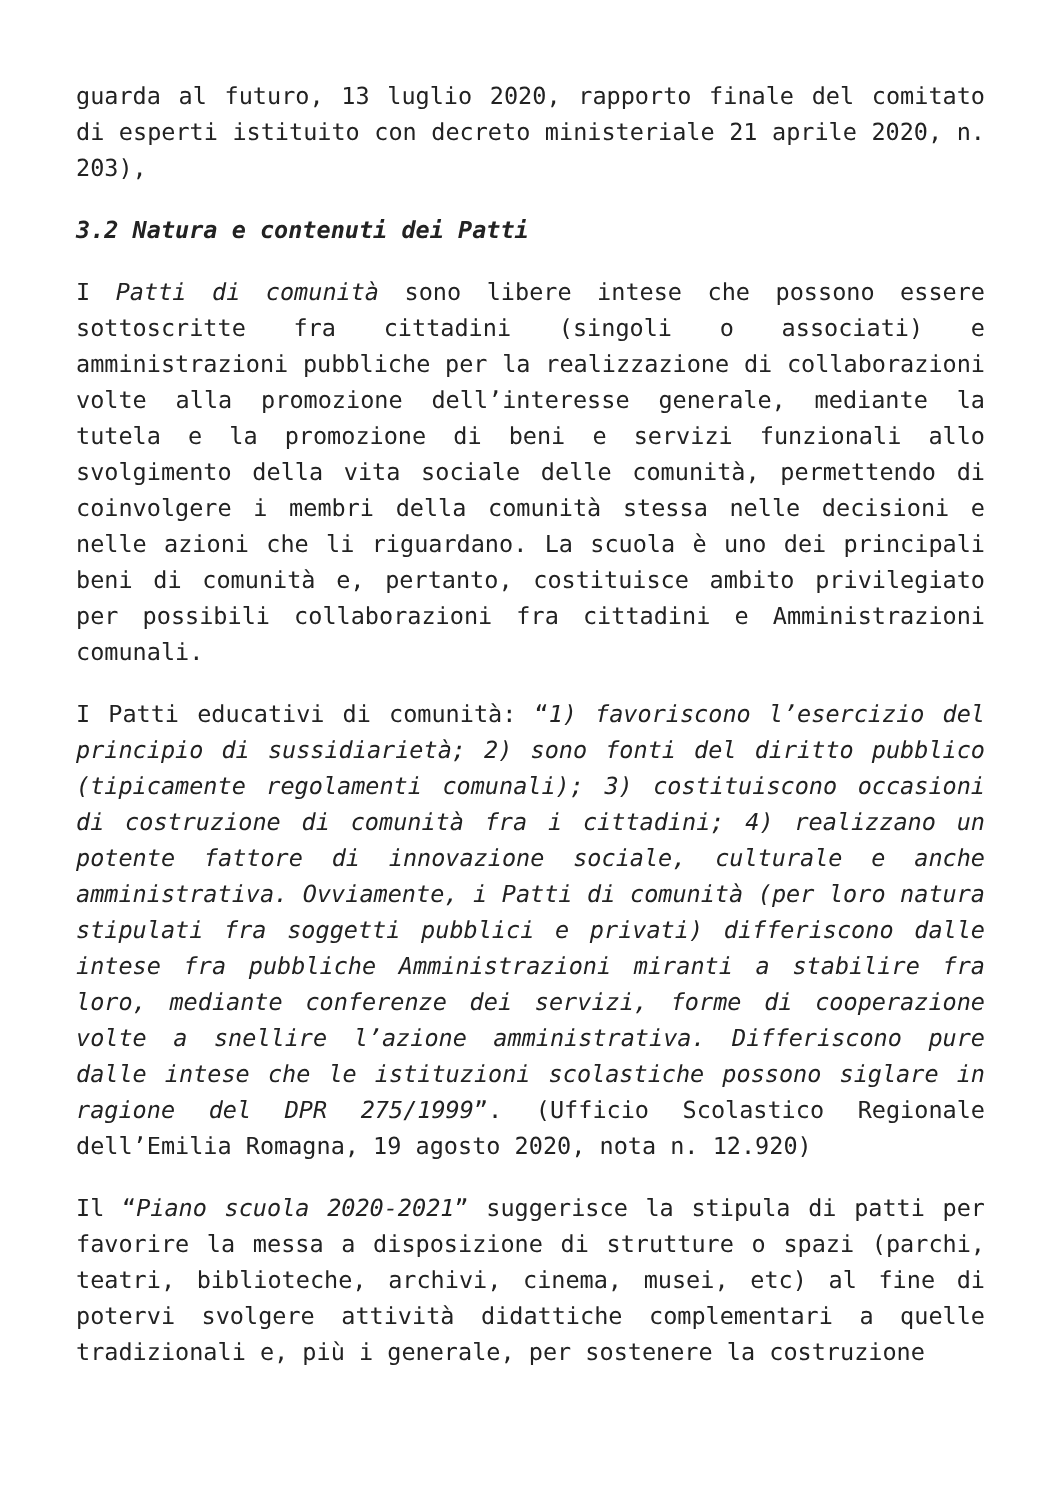guarda al futuro, 13 luglio 2020, rapporto finale del comitato di esperti istituito con decreto ministeriale 21 aprile 2020, n. 203),
3.2 Natura e contenuti dei Patti
I Patti di comunità sono libere intese che possono essere sottoscritte fra cittadini (singoli o associati) e amministrazioni pubbliche per la realizzazione di collaborazioni volte alla promozione dell’interesse generale, mediante la tutela e la promozione di beni e servizi funzionali allo svolgimento della vita sociale delle comunità, permettendo di coinvolgere i membri della comunità stessa nelle decisioni e nelle azioni che li riguardano. La scuola è uno dei principali beni di comunità e, pertanto, costituisce ambito privilegiato per possibili collaborazioni fra cittadini e Amministrazioni comunali.
I Patti educativi di comunità: “1) favoriscono l’esercizio del principio di sussidiarietà; 2) sono fonti del diritto pubblico (tipicamente regolamenti comunali); 3) costituiscono occasioni di costruzione di comunità fra i cittadini; 4) realizzano un potente fattore di innovazione sociale, culturale e anche amministrativa. Ovviamente, i Patti di comunità (per loro natura stipulati fra soggetti pubblici e privati) differiscono dalle intese fra pubbliche Amministrazioni miranti a stabilire fra loro, mediante conferenze dei servizi, forme di cooperazione volte a snellire l’azione amministrativa. Differiscono pure dalle intese che le istituzioni scolastiche possono siglare in ragione del DPR 275/1999”. (Ufficio Scolastico Regionale dell’Emilia Romagna, 19 agosto 2020, nota n. 12.920)
Il “Piano scuola 2020-2021” suggerisce la stipula di patti per favorire la messa a disposizione di strutture o spazi (parchi, teatri, biblioteche, archivi, cinema, musei, etc) al fine di potervi svolgere attività didattiche complementari a quelle tradizionali e, più i generale, per sostenere la costruzione